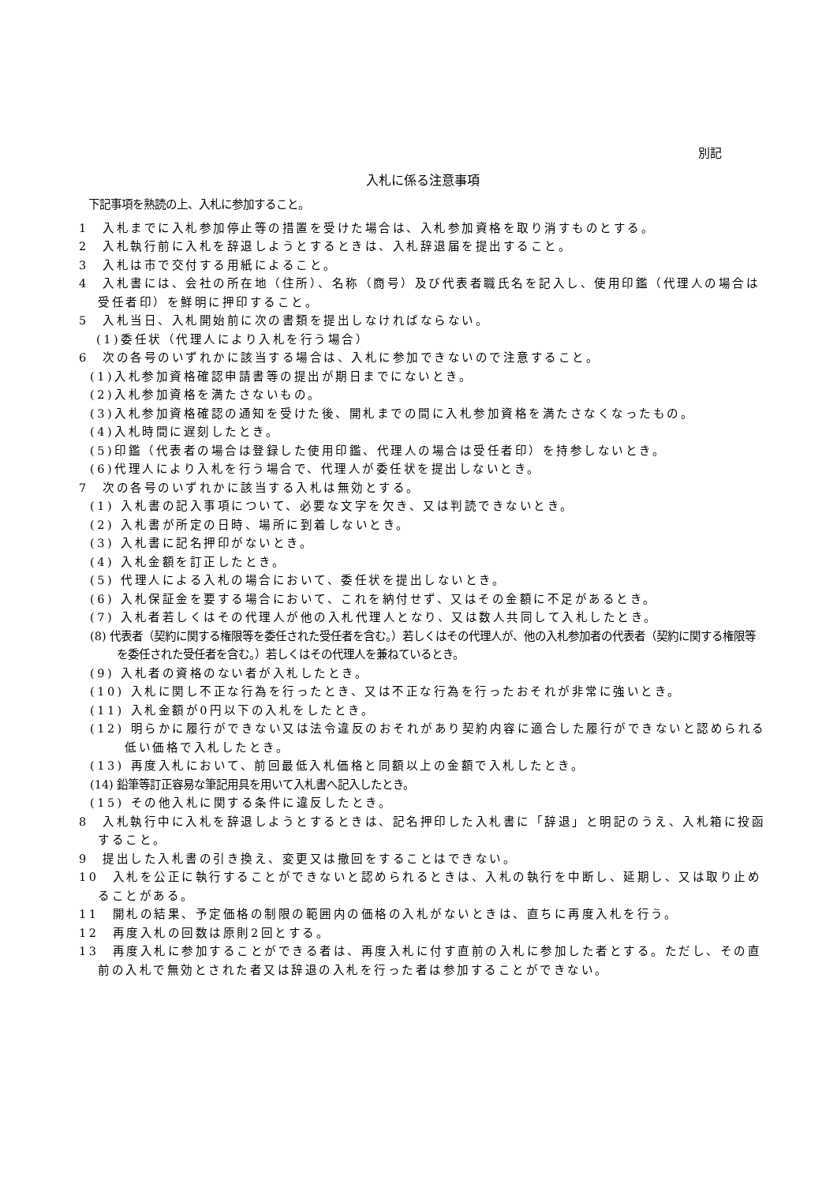別記
入札に係る注意事項
下記事項を熟読の上、入札に参加すること。
1　入札までに入札参加停止等の措置を受けた場合は、入札参加資格を取り消すものとする。
2　入札執行前に入札を辞退しようとするときは、入札辞退届を提出すること。
3　入札は市で交付する用紙によること。
4　入札書には、会社の所在地（住所）、名称（商号）及び代表者職氏名を記入し、使用印鑑（代理人の場合は受任者印）を鮮明に押印すること。
5　入札当日、入札開始前に次の書類を提出しなければならない。
(1)委任状（代理人により入札を行う場合）
6　次の各号のいずれかに該当する場合は、入札に参加できないので注意すること。
(1)入札参加資格確認申請書等の提出が期日までにないとき。
(2)入札参加資格を満たさないもの。
(3)入札参加資格確認の通知を受けた後、開札までの間に入札参加資格を満たさなくなったもの。
(4)入札時間に遅刻したとき。
(5)印鑑（代表者の場合は登録した使用印鑑、代理人の場合は受任者印）を持参しないとき。
(6)代理人により入札を行う場合で、代理人が委任状を提出しないとき。
7　次の各号のいずれかに該当する入札は無効とする。
(1) 入札書の記入事項について、必要な文字を欠き、又は判読できないとき。
(2) 入札書が所定の日時、場所に到着しないとき。
(3) 入札書に記名押印がないとき。
(4) 入札金額を訂正したとき。
(5) 代理人による入札の場合において、委任状を提出しないとき。
(6) 入札保証金を要する場合において、これを納付せず、又はその金額に不足があるとき。
(7) 入札者若しくはその代理人が他の入札代理人となり、又は数人共同して入札したとき。
(8) 代表者（契約に関する権限等を委任された受任者を含む。）若しくはその代理人が、他の入札参加者の代表者（契約に関する権限等を委任された受任者を含む。）若しくはその代理人を兼ねているとき。
(9) 入札者の資格のない者が入札したとき。
(10) 入札に関し不正な行為を行ったとき、又は不正な行為を行ったおそれが非常に強いとき。
(11) 入札金額が0円以下の入札をしたとき。
(12) 明らかに履行ができない又は法令違反のおそれがあり契約内容に適合した履行ができないと認められる低い価格で入札したとき。
(13) 再度入札において、前回最低入札価格と同額以上の金額で入札したとき。
(14) 鉛筆等訂正容易な筆記用具を用いて入札書へ記入したとき。
(15) その他入札に関する条件に違反したとき。
8　入札執行中に入札を辞退しようとするときは、記名押印した入札書に「辞退」と明記のうえ、入札箱に投函すること。
9　提出した入札書の引き換え、変更又は撤回をすることはできない。
10　入札を公正に執行することができないと認められるときは、入札の執行を中断し、延期し、又は取り止めることがある。
11　開札の結果、予定価格の制限の範囲内の価格の入札がないときは、直ちに再度入札を行う。
12　再度入札の回数は原則2回とする。
13　再度入札に参加することができる者は、再度入札に付す直前の入札に参加した者とする。ただし、その直前の入札で無効とされた者又は辞退の入札を行った者は参加することができない。